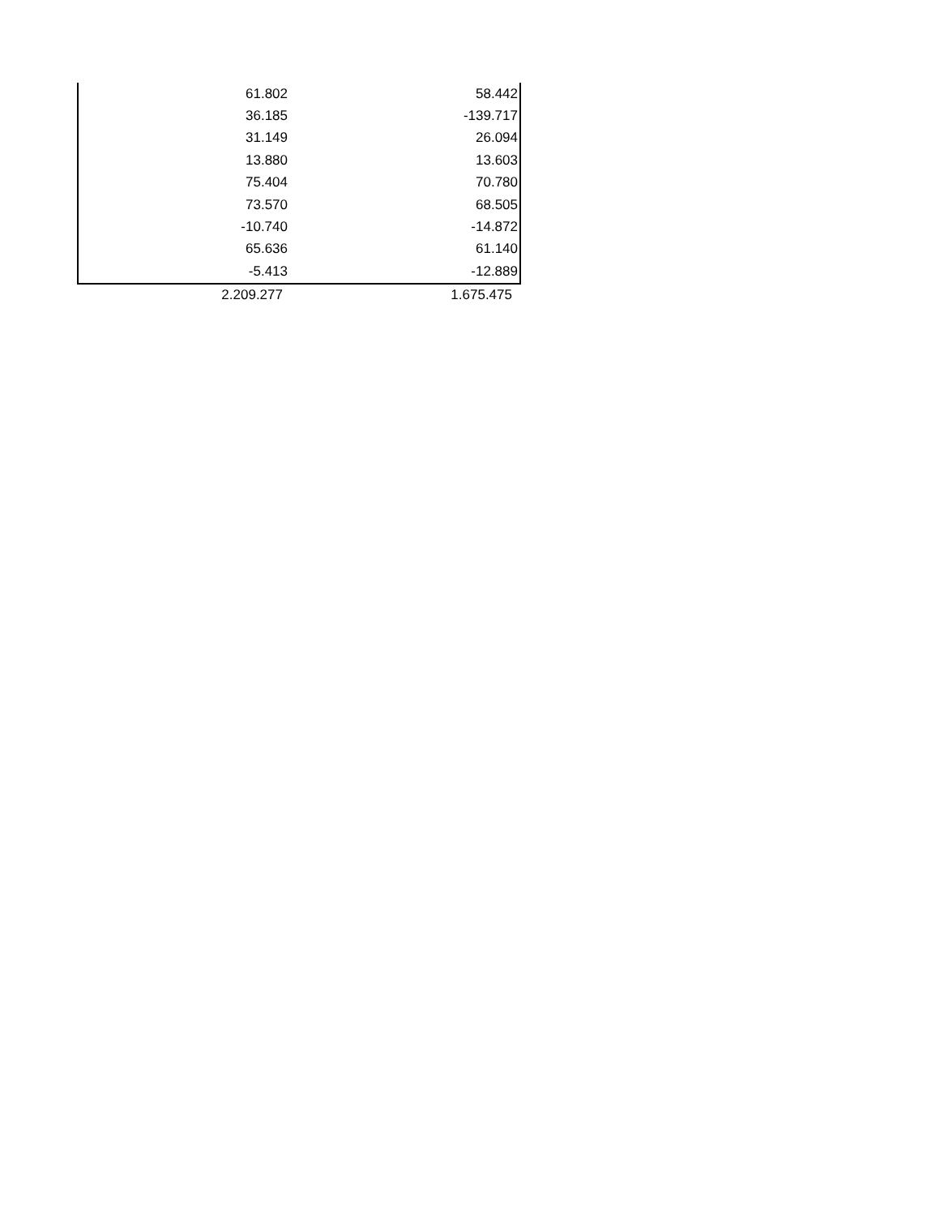| 61.802 | 58.442 |
| 36.185 | -139.717 |
| 31.149 | 26.094 |
| 13.880 | 13.603 |
| 75.404 | 70.780 |
| 73.570 | 68.505 |
| -10.740 | -14.872 |
| 65.636 | 61.140 |
| -5.413 | -12.889 |
| 2.209.277 | 1.675.475 |